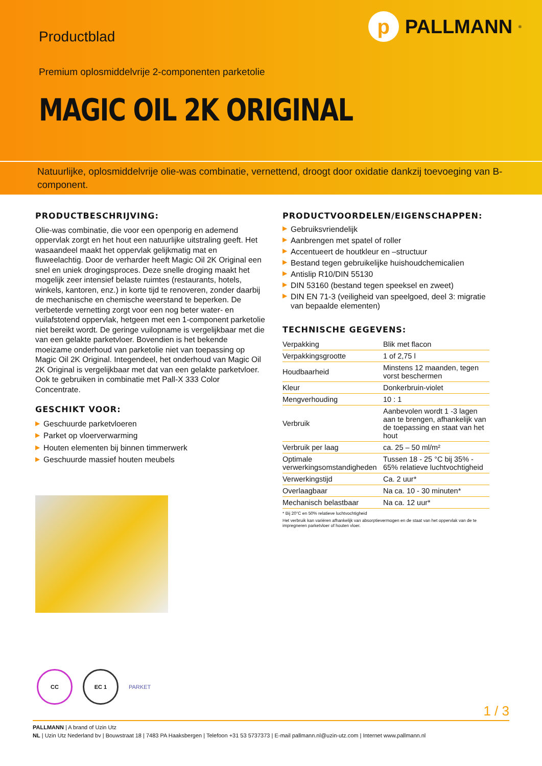p
PALLMANN<sup>®</sup>
Productblad
Premium oplosmiddelvrije 2-componenten parketolie
MAGIC OIL 2K ORIGINAL
Natuurlijke, oplosmiddelvrije olie-was combinatie, vernettend, droogt door oxidatie dankzij toevoeging van B-component.
PRODUCTBESCHRIJVING:
Olie-was combinatie, die voor een openporig en ademend oppervlak zorgt en het hout een natuurlijke uitstraling geeft. Het wasaandeel maakt het oppervlak gelijkmatig mat en fluweelachtig. Door de verharder heeft Magic Oil 2K Original een snel en uniek drogingsproces. Deze snelle droging maakt het mogelijk zeer intensief belaste ruimtes (restaurants, hotels, winkels, kantoren, enz.) in korte tijd te renoveren, zonder daarbij de mechanische en chemische weerstand te beperken. De verbeterde vernetting zorgt voor een nog beter water- en vuilafstotend oppervlak, hetgeen met een 1-component parketolie niet bereikt wordt. De geringe vuilopname is vergelijkbaar met die van een gelakte parketvloer. Bovendien is het bekende moeizame onderhoud van parketolie niet van toepassing op Magic Oil 2K Original. Integendeel, het onderhoud van Magic Oil 2K Original is vergelijkbaar met dat van een gelakte parketvloer. Ook te gebruiken in combinatie met Pall-X 333 Color Concentrate.
GESCHIKT VOOR:
▶ Geschuurde parketvloeren
▶ Parket op vloerverwarming
▶ Houten elementen bij binnen timmerwerk
▶ Geschuurde massief houten meubels
PRODUCTVOORDELEN/EIGENSCHAPPEN:
▶ Gebruiksvriendelijk
▶ Aanbrengen met spatel of roller
▶ Accentueert de houtkleur en –structuur
▶ Bestand tegen gebruikelijke huishoudchemicalien
▶ Antislip R10/DIN 55130
▶ DIN 53160 (bestand tegen speeksel en zweet)
▶ DIN EN 71-3 (veiligheid van speelgoed, deel 3: migratie van bepaalde elementen)
TECHNISCHE GEGEVENS:
| Verpakking | Blik met flacon |
| Verpakkingsgrootte | 1 of 2,75 l |
| Houdbaarheid | Minstens 12 maanden, tegen vorst beschermen |
| Kleur | Donkerbruin-violet |
| Mengverhouding | 10 : 1 |
| Verbruik | Aanbevolen wordt 1 -3 lagen aan te brengen, afhankelijk van de toepassing en staat van het hout |
| Verbruik per laag | ca. 25 – 50 ml/m² |
| Optimale verwerkingsomstandigheden | Tussen 18 - 25 °C bij 35% - 65% relatieve luchtvochtigheid |
| Verwerkingstijd | Ca. 2 uur* |
| Overlaagbaar | Na ca. 10 - 30 minuten* |
| Mechanisch belastbaar | Na ca. 12 uur* |
* Bij 20°C en 50% relatieve luchtvochtigheid
Het verbruik kan variëren afhankelijk van absorptievermogen en de staat van het oppervlak van de te impregneren parketvloer of houten vloer.
CC EC 1
PARKET
1 / 3
PALLMANN | A brand of Uzin Utz
NL | Uzin Utz Nederland bv | Bouwstraat 18 | 7483 PA Haaksbergen | Telefoon +31 53 5737373 | E-mail pallmann.nl@uzin-utz.com | Internet www.pallmann.nl